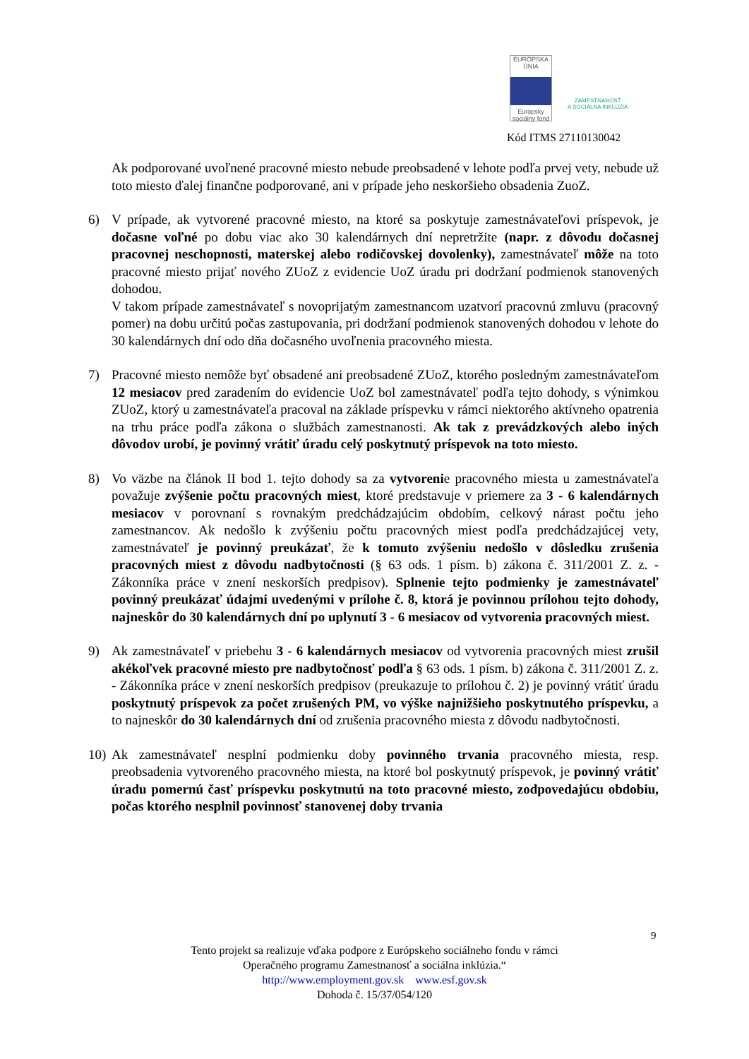EURÓPSKA ÚNIA
Európsky sociálny fond
ZAMESTNANOSŤ
A SOCIÁLNA INKLÚZIA
Kód ITMS 27110130042
Ak podporované uvoľnené pracovné miesto nebude preobsadené v lehote podľa prvej vety, nebude už toto miesto ďalej finančne podporované, ani v prípade jeho neskoršieho obsadenia ZuoZ.
6) V prípade, ak vytvorené pracovné miesto, na ktoré sa poskytuje zamestnávateľovi príspevok, je dočasne voľné po dobu viac ako 30 kalendárnych dní nepretržite (napr. z dôvodu dočasnej pracovnej neschopnosti, materskej alebo rodičovskej dovolenky), zamestnávateľ môže na toto pracovné miesto prijať nového ZUoZ z evidencie UoZ úradu pri dodržaní podmienok stanovených dohodou.
V takom prípade zamestnávateľ s novoprijatým zamestnancom uzatvorí pracovnú zmluvu (pracovný pomer) na dobu určitú počas zastupovania, pri dodržaní podmienok stanovených dohodou v lehote do 30 kalendárnych dní odo dňa dočasného uvoľnenia pracovného miesta.
7) Pracovné miesto nemôže byť obsadené ani preobsadené ZUoZ, ktorého posledným zamestnávateľom 12 mesiacov pred zaradením do evidencie UoZ bol zamestnávateľ podľa tejto dohody, s výnimkou ZUoZ, ktorý u zamestnávateľa pracoval na základe príspevku v rámci niektorého aktívneho opatrenia na trhu práce podľa zákona o službách zamestnanosti. Ak tak z prevádzkových alebo iných dôvodov urobí, je povinný vrátiť úradu celý poskytnutý príspevok na toto miesto.
8) Vo väzbe na článok II bod 1. tejto dohody sa za vytvorenie pracovného miesta u zamestnávateľa považuje zvýšenie počtu pracovných miest, ktoré predstavuje v priemere za 3 - 6 kalendárnych mesiacov v porovnaní s rovnakým predchádzajúcim obdobím, celkový nárast počtu jeho zamestnancov. Ak nedošlo k zvýšeniu počtu pracovných miest podľa predchádzajúcej vety, zamestnávateľ je povinný preukázať, že k tomuto zvýšeniu nedošlo v dôsledku zrušenia pracovných miest z dôvodu nadbytočnosti (§ 63 ods. 1 písm. b) zákona č. 311/2001 Z. z. - Zákonníka práce v znení neskorších predpisov). Splnenie tejto podmienky je zamestnávateľ povinný preukázať údajmi uvedenými v prílohe č. 8, ktorá je povinnou prílohou tejto dohody, najneskôr do 30 kalendárnych dní po uplynutí 3 - 6 mesiacov od vytvorenia pracovných miest.
9) Ak zamestnávateľ v priebehu 3 - 6 kalendárnych mesiacov od vytvorenia pracovných miest zrušil akékoľvek pracovné miesto pre nadbytočnosť podľa § 63 ods. 1 písm. b) zákona č. 311/2001 Z. z. - Zákonníka práce v znení neskorších predpisov (preukazuje to prílohou č. 2) je povinný vrátiť úradu poskytnutý príspevok za počet zrušených PM, vo výške najnižšieho poskytnutého príspevku, a to najneskôr do 30 kalendárnych dní od zrušenia pracovného miesta z dôvodu nadbytočnosti.
10)
Ak zamestnávateľ nesplní podmienku doby povinného trvania pracovného miesta, resp. preobsadenia vytvoreného pracovného miesta, na ktoré bol poskytnutý príspevok, je povinný vrátiť úradu pomernú časť príspevku poskytnutú na toto pracovné miesto, zodpovedajúcu obdobiu, počas ktorého nesplnil povinnosť stanovenej doby trvania
9
Tento projekt sa realizuje vďaka podpore z Európskeho sociálneho fondu v rámci
Operačného programu Zamestnanosť a sociálna inklúzia.“
http://www.employment.gov.sk www.esf.gov.sk
Dohoda č. 15/37/054/120